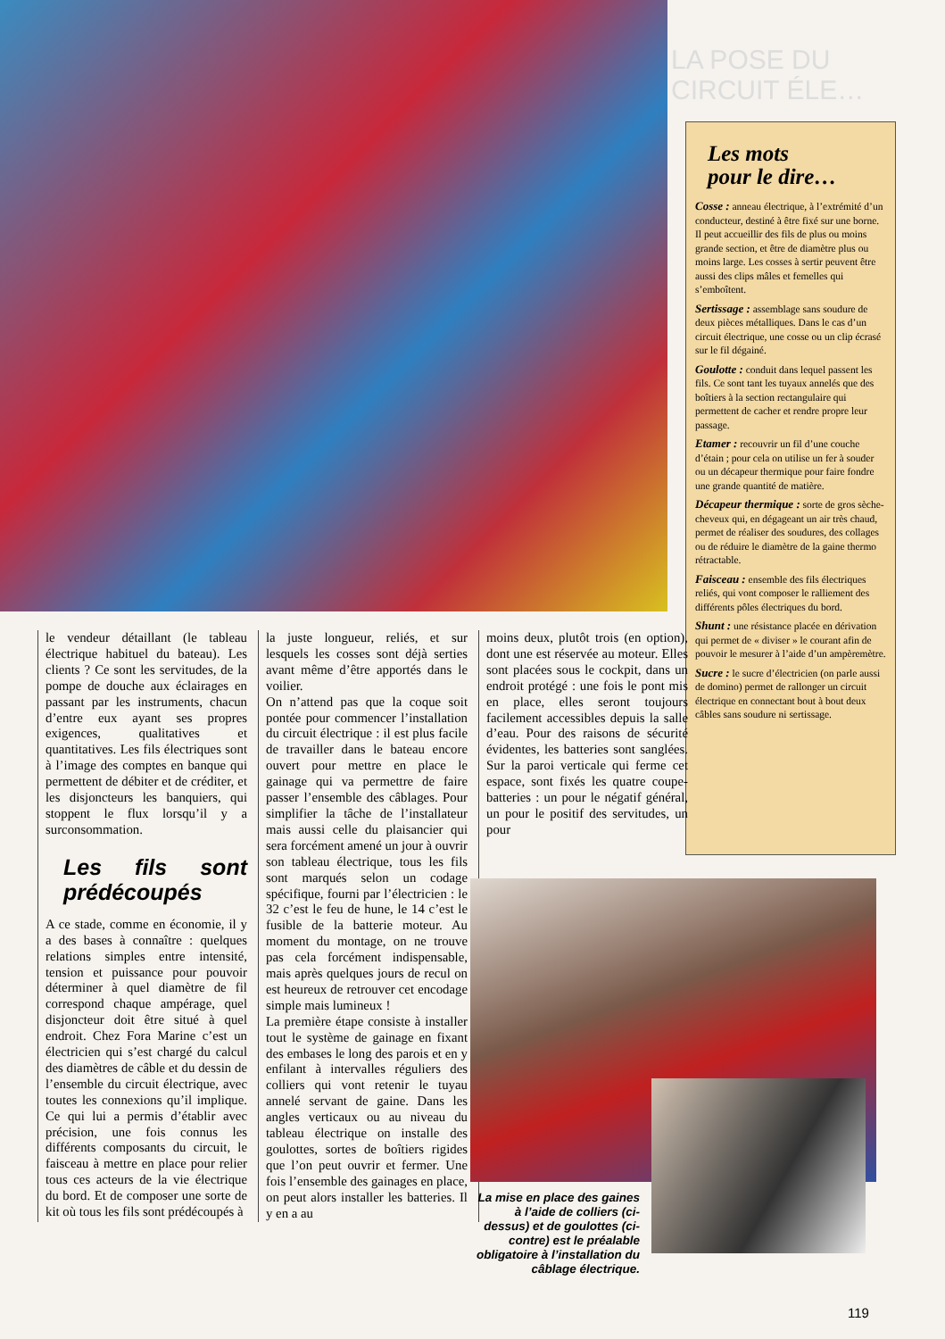LA POSE DU CIRCUIT ÉLE…
Les mots
pour le dire…
Cosse : anneau électrique, à l’extrémité d’un conducteur, destiné à être fixé sur une borne. Il peut accueillir des fils de plus ou moins grande section, et être de diamètre plus ou moins large. Les cosses à sertir peuvent être aussi des clips mâles et femelles qui s’emboîtent.
Sertissage : assemblage sans soudure de deux pièces métalliques. Dans le cas d’un circuit électrique, une cosse ou un clip écrasé sur le fil dégainé.
Goulotte : conduit dans lequel passent les fils. Ce sont tant les tuyaux annelés que des boîtiers à la section rectangulaire qui permettent de cacher et rendre propre leur passage.
Etamer : recouvrir un fil d’une couche d’étain ; pour cela on utilise un fer à souder ou un décapeur thermique pour faire fondre une grande quantité de matière.
Décapeur thermique : sorte de gros sèche-cheveux qui, en dégageant un air très chaud, permet de réaliser des soudures, des collages ou de réduire le diamètre de la gaine thermo rétractable.
Faisceau : ensemble des fils électriques reliés, qui vont composer le ralliement des différents pôles électriques du bord.
Shunt : une résistance placée en dérivation qui permet de « diviser » le courant afin de pouvoir le mesurer à l’aide d’un ampèremètre.
Sucre : le sucre d’électricien (on parle aussi de domino) permet de rallonger un circuit électrique en connectant bout à bout deux câbles sans soudure ni sertissage.
le vendeur détaillant (le tableau électrique habituel du bateau). Les clients ? Ce sont les servitudes, de la pompe de douche aux éclairages en passant par les instruments, chacun d’entre eux ayant ses propres exigences, qualitatives et quantitatives. Les fils électriques sont à l’image des comptes en banque qui permettent de débiter et de créditer, et les disjoncteurs les banquiers, qui stoppent le flux lorsqu’il y a surconsommation.
Les fils sont prédécoupés
A ce stade, comme en économie, il y a des bases à connaître : quelques relations simples entre intensité, tension et puissance pour pouvoir déterminer à quel diamètre de fil correspond chaque ampérage, quel disjoncteur doit être situé à quel endroit. Chez Fora Marine c’est un électricien qui s’est chargé du calcul des diamètres de câble et du dessin de l’ensemble du circuit électrique, avec toutes les connexions qu’il implique. Ce qui lui a permis d’établir avec précision, une fois connus les différents composants du circuit, le faisceau à mettre en place pour relier tous ces acteurs de la vie électrique du bord. Et de composer une sorte de kit où tous les fils sont prédécoupés à
la juste longueur, reliés, et sur lesquels les cosses sont déjà serties avant même d’être apportés dans le voilier.
On n’attend pas que la coque soit pontée pour commencer l’installation du circuit électrique : il est plus facile de travailler dans le bateau encore ouvert pour mettre en place le gainage qui va permettre de faire passer l’ensemble des câblages. Pour simplifier la tâche de l’installateur mais aussi celle du plaisancier qui sera forcément amené un jour à ouvrir son tableau électrique, tous les fils sont marqués selon un codage spécifique, fourni par l’électricien : le 32 c’est le feu de hune, le 14 c’est le fusible de la batterie moteur. Au moment du montage, on ne trouve pas cela forcément indispensable, mais après quelques jours de recul on est heureux de retrouver cet encodage simple mais lumineux !
La première étape consiste à installer tout le système de gainage en fixant des embases le long des parois et en y enfilant à intervalles réguliers des colliers qui vont retenir le tuyau annelé servant de gaine. Dans les angles verticaux ou au niveau du tableau électrique on installe des goulottes, sortes de boîtiers rigides que l’on peut ouvrir et fermer. Une fois l’ensemble des gainages en place, on peut alors installer les batteries. Il y en a au
moins deux, plutôt trois (en option), dont une est réservée au moteur. Elles sont placées sous le cockpit, dans un endroit protégé : une fois le pont mis en place, elles seront toujours facilement accessibles depuis la salle d’eau. Pour des raisons de sécurité évidentes, les batteries sont sanglées. Sur la paroi verticale qui ferme cet espace, sont fixés les quatre coupe-batteries : un pour le négatif général, un pour le positif des servitudes, un pour
La mise en place des gaines à l’aide de colliers (ci-dessus) et de goulottes (ci-contre) est le préalable obligatoire à l’installation du câblage électrique.
119